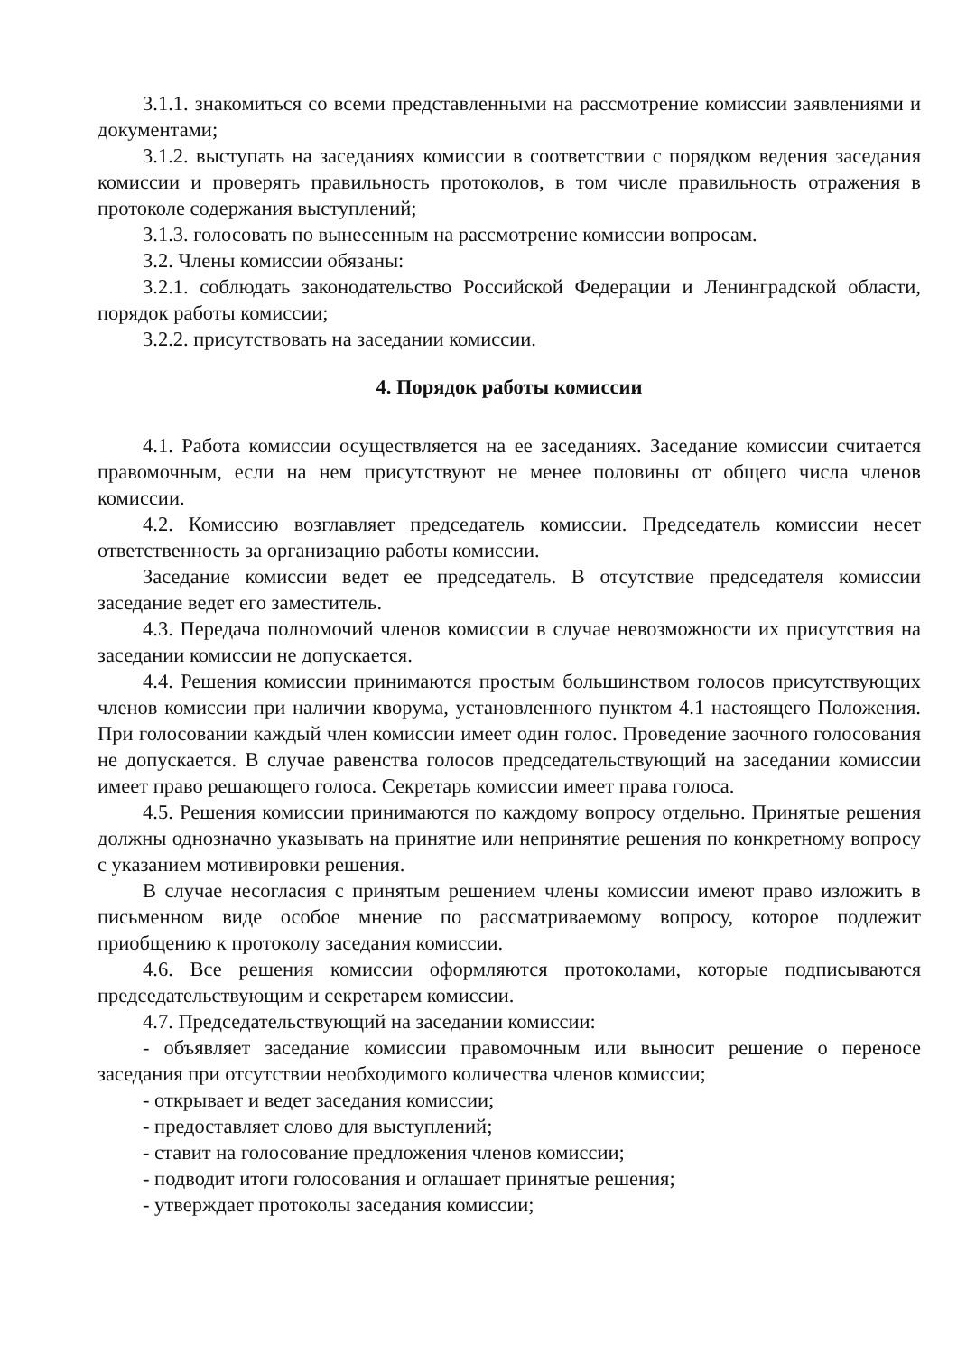3.1.1. знакомиться со всеми представленными на рассмотрение комиссии заявлениями и документами;
3.1.2. выступать на заседаниях комиссии в соответствии с порядком ведения заседания комиссии и проверять правильность протоколов, в том числе правильность отражения в протоколе содержания выступлений;
3.1.3. голосовать по вынесенным на рассмотрение комиссии вопросам.
3.2. Члены комиссии обязаны:
3.2.1. соблюдать законодательство Российской Федерации и Ленинградской области, порядок работы комиссии;
3.2.2. присутствовать на заседании комиссии.
4. Порядок работы комиссии
4.1. Работа комиссии осуществляется на ее заседаниях. Заседание комиссии считается правомочным, если на нем присутствуют не менее половины от общего числа членов комиссии.
4.2. Комиссию возглавляет председатель комиссии. Председатель комиссии несет ответственность за организацию работы комиссии.
Заседание комиссии ведет ее председатель. В отсутствие председателя комиссии заседание ведет его заместитель.
4.3. Передача полномочий членов комиссии в случае невозможности их присутствия на заседании комиссии не допускается.
4.4. Решения комиссии принимаются простым большинством голосов присутствующих членов комиссии при наличии кворума, установленного пунктом 4.1 настоящего Положения. При голосовании каждый член комиссии имеет один голос. Проведение заочного голосования не допускается. В случае равенства голосов председательствующий на заседании комиссии имеет право решающего голоса. Секретарь комиссии имеет права голоса.
4.5. Решения комиссии принимаются по каждому вопросу отдельно. Принятые решения должны однозначно указывать на принятие или непринятие решения по конкретному вопросу с указанием мотивировки решения.
В случае несогласия с принятым решением члены комиссии имеют право изложить в письменном виде особое мнение по рассматриваемому вопросу, которое подлежит приобщению к протоколу заседания комиссии.
4.6. Все решения комиссии оформляются протоколами, которые подписываются председательствующим и секретарем комиссии.
4.7. Председательствующий на заседании комиссии:
- объявляет заседание комиссии правомочным или выносит решение о переносе заседания при отсутствии необходимого количества членов комиссии;
- открывает и ведет заседания комиссии;
- предоставляет слово для выступлений;
- ставит на голосование предложения членов комиссии;
- подводит итоги голосования и оглашает принятые решения;
- утверждает протоколы заседания комиссии;